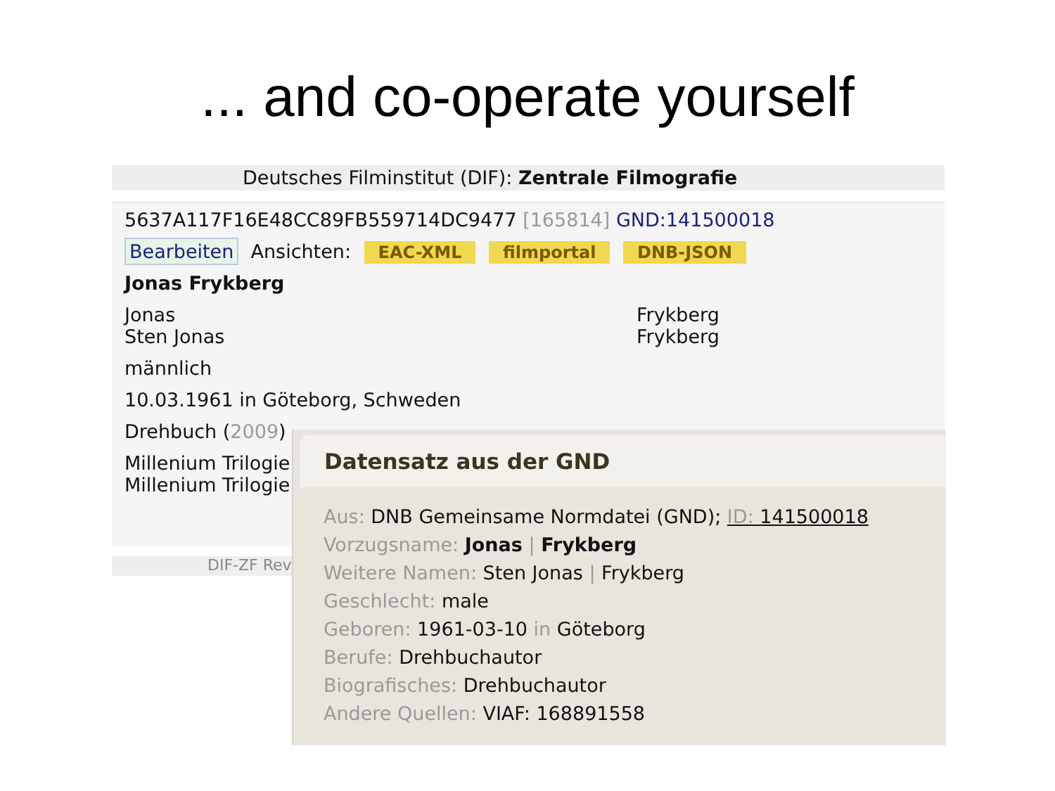... and co-operate yourself
Deutsches Filminstitut (DIF): Zentrale Filmografie
5637A117F16E48CC89FB559714DC9477 [165814] GND:141500018
Bearbeiten Ansichten: EAC-XML filmportal DNB-JSON
Jonas Frykberg
Jonas Frykberg
Sten Jonas Frykberg
männlich
10.03.1961 in Göteborg, Schweden
Drehbuch (2009)
Millenium Trilogie
Millenium Trilogie
DIF-ZF Rev
Datensatz aus der GND
Aus: DNB Gemeinsame Normdatei (GND); ID: 141500018
Vorzugsname: Jonas | Frykberg
Weitere Namen: Sten Jonas | Frykberg
Geschlecht: male
Geboren: 1961-03-10 in Göteborg
Berufe: Drehbuchautor
Biografisches: Drehbuchautor
Andere Quellen: VIAF: 168891558